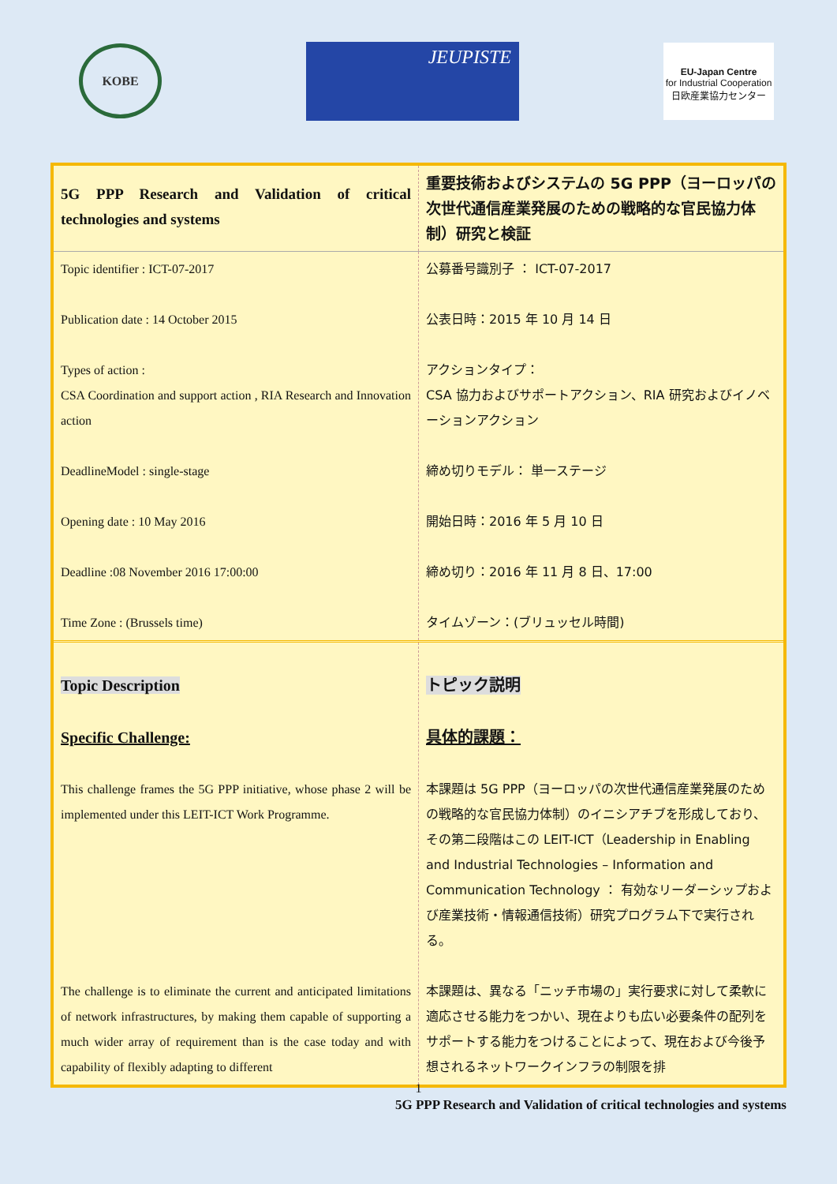KOBE
JEUPISTE
EU-Japan Centre
for Industrial Cooperation
日欧産業協力センター
| 5G PPP Research and Validation of critical technologies and systems | 重要技術およびシステムの 5G PPP（ヨーロッパの次世代通信産業発展のための戦略的な官民協力体制）研究と検証 |
| Topic identifier : ICT-07-2017 Publication date : 14 October 2015 Types of action : CSA Coordination and support action , RIA Research and Innovation action DeadlineModel : single-stage Opening date : 10 May 2016 Deadline :08 November 2016 17:00:00 Time Zone : (Brussels time) | 公募番号識別子 ： ICT-07-2017 公表日時：2015 年 10 月 14 日 アクションタイプ： CSA 協力およびサポートアクション、RIA 研究およびイノベーションアクション 締め切りモデル： 単一ステージ 開始日時：2016 年 5 月 10 日 締め切り：2016 年 11 月 8 日、17:00 タイムゾーン：(ブリュッセル時間) |
| Topic Description Specific Challenge: This challenge frames the 5G PPP initiative, whose phase 2 will be implemented under this LEIT-ICT Work Programme. The challenge is to eliminate the current and anticipated limitations of network infrastructures, by making them capable of supporting a much wider array of requirement than is the case today and with capability of flexibly adapting to different | トピック説明 具体的課題： 本課題は 5G PPP（ヨーロッパの次世代通信産業発展のための戦略的な官民協力体制）のイニシアチブを形成しており、その第二段階はこの LEIT-ICT（Leadership in Enabling and Industrial Technologies – Information and Communication Technology ： 有効なリーダーシップおよび産業技術・情報通信技術）研究プログラム下で実行される。 本課題は、異なる「ニッチ市場の」実行要求に対して柔軟に適応させる能力をつかい、現在よりも広い必要条件の配列をサポートする能力をつけることによって、現在および今後予想されるネットワークインフラの制限を排 |
1
5G PPP Research and Validation of critical technologies and systems